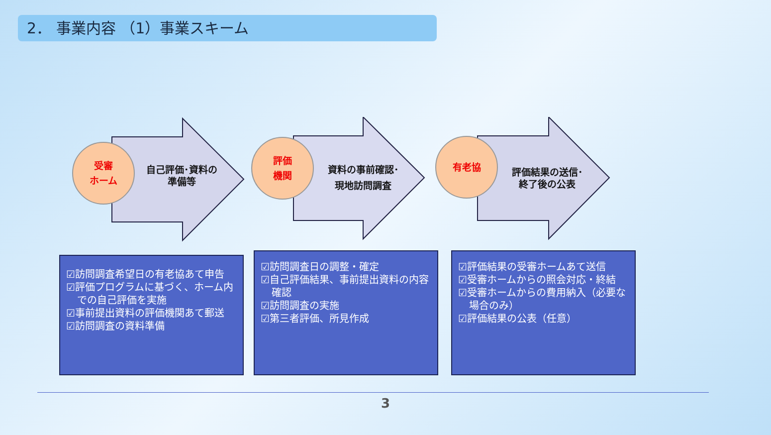2． 事業内容 （1）事業スキーム
受審
ホーム
自己評価･資料の
準備等
評価
機関
資料の事前確認･
現地訪問調査
有老協
評価結果の送信･
終了後の公表
☑訪問調査希望日の有老協あて申告
☑評価プログラムに基づく、ホーム内での自己評価を実施
☑事前提出資料の評価機関あて郵送
☑訪問調査の資料準備
☑訪問調査日の調整・確定
☑自己評価結果、事前提出資料の内容確認
☑訪問調査の実施
☑第三者評価、所見作成
☑評価結果の受審ホームあて送信
☑受審ホームからの照会対応・終結
☑受審ホームからの費用納入（必要な場合のみ）
☑評価結果の公表（任意）
3